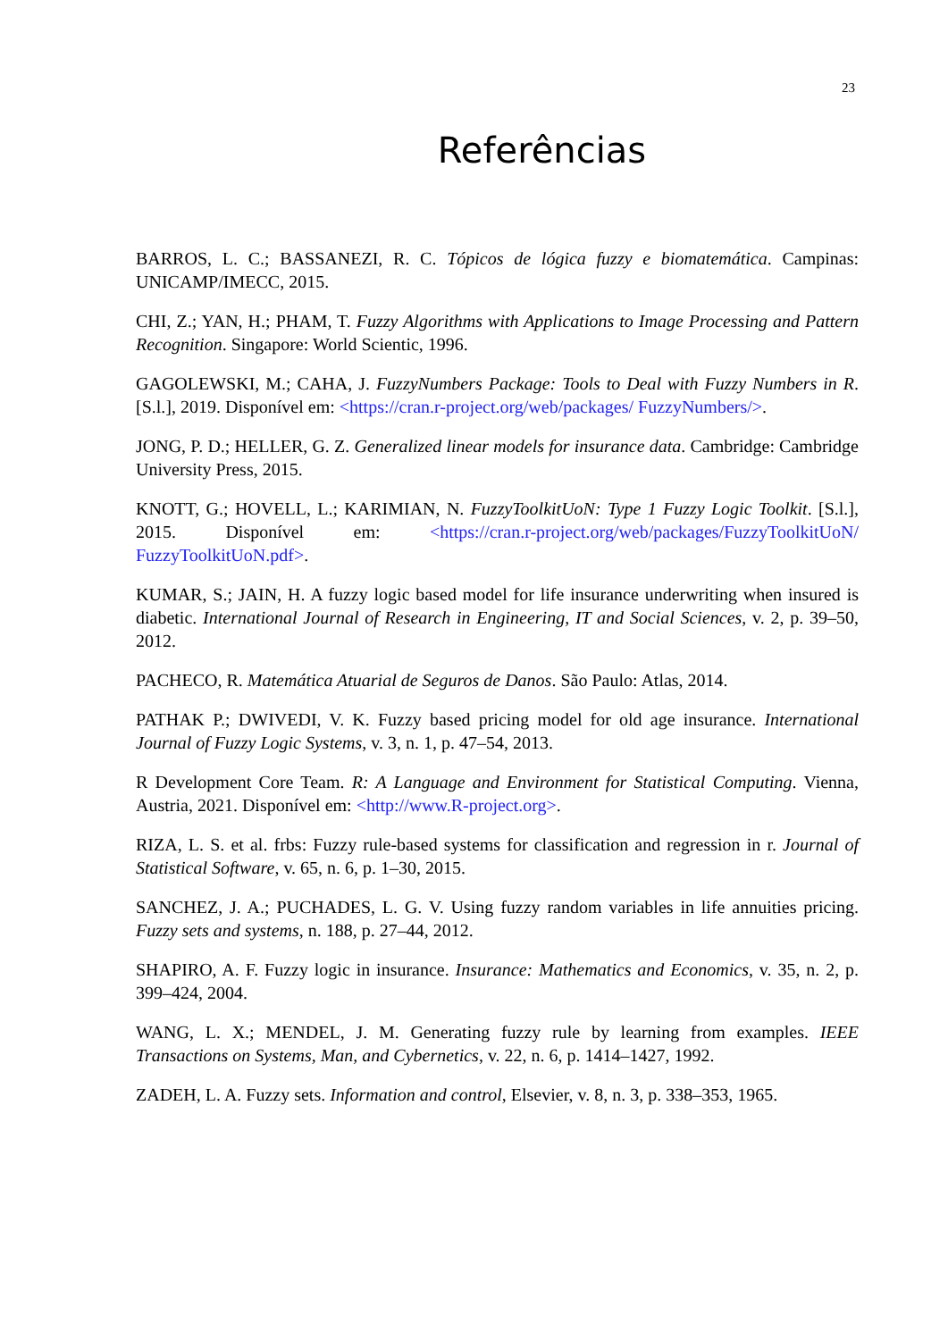23
Referências
BARROS, L. C.; BASSANEZI, R. C. Tópicos de lógica fuzzy e biomatemática. Campinas: UNICAMP/IMECC, 2015.
CHI, Z.; YAN, H.; PHAM, T. Fuzzy Algorithms with Applications to Image Processing and Pattern Recognition. Singapore: World Scientic, 1996.
GAGOLEWSKI, M.; CAHA, J. FuzzyNumbers Package: Tools to Deal with Fuzzy Numbers in R. [S.l.], 2019. Disponível em: <https://cran.r-project.org/web/packages/ FuzzyNumbers/>.
JONG, P. D.; HELLER, G. Z. Generalized linear models for insurance data. Cambridge: Cambridge University Press, 2015.
KNOTT, G.; HOVELL, L.; KARIMIAN, N. FuzzyToolkitUoN: Type 1 Fuzzy Logic Toolkit. [S.l.], 2015. Disponível em: <https://cran.r-project.org/web/packages/FuzzyToolkitUoN/ FuzzyToolkitUoN.pdf>.
KUMAR, S.; JAIN, H. A fuzzy logic based model for life insurance underwriting when insured is diabetic. International Journal of Research in Engineering, IT and Social Sciences, v. 2, p. 39–50, 2012.
PACHECO, R. Matemática Atuarial de Seguros de Danos. São Paulo: Atlas, 2014.
PATHAK P.; DWIVEDI, V. K. Fuzzy based pricing model for old age insurance. International Journal of Fuzzy Logic Systems, v. 3, n. 1, p. 47–54, 2013.
R Development Core Team. R: A Language and Environment for Statistical Computing. Vienna, Austria, 2021. Disponível em: <http://www.R-project.org>.
RIZA, L. S. et al. frbs: Fuzzy rule-based systems for classification and regression in r. Journal of Statistical Software, v. 65, n. 6, p. 1–30, 2015.
SANCHEZ, J. A.; PUCHADES, L. G. V. Using fuzzy random variables in life annuities pricing. Fuzzy sets and systems, n. 188, p. 27–44, 2012.
SHAPIRO, A. F. Fuzzy logic in insurance. Insurance: Mathematics and Economics, v. 35, n. 2, p. 399–424, 2004.
WANG, L. X.; MENDEL, J. M. Generating fuzzy rule by learning from examples. IEEE Transactions on Systems, Man, and Cybernetics, v. 22, n. 6, p. 1414–1427, 1992.
ZADEH, L. A. Fuzzy sets. Information and control, Elsevier, v. 8, n. 3, p. 338–353, 1965.